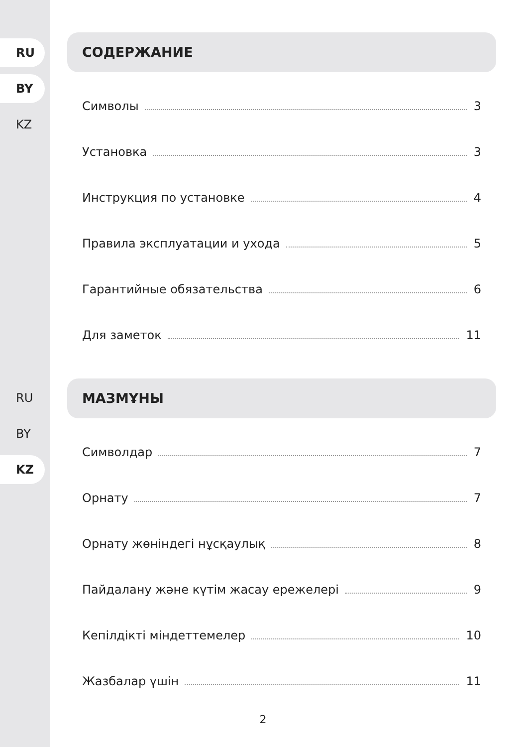RU
BY
KZ
RU
BY
KZ
СОДЕРЖАНИЕ
Символы 3
Установка 3
Инструкция по установке 4
Правила эксплуатации и ухода 5
Гарантийные обязательства 6
Для заметок 11
МАЗМҰНЫ
Символдар 7
Орнату 7
Орнату жөніндегі нұсқаулық 8
Пайдалану және күтім жасау ережелері 9
Кепілдікті міндеттемелер 10
Жазбалар үшін 11
2